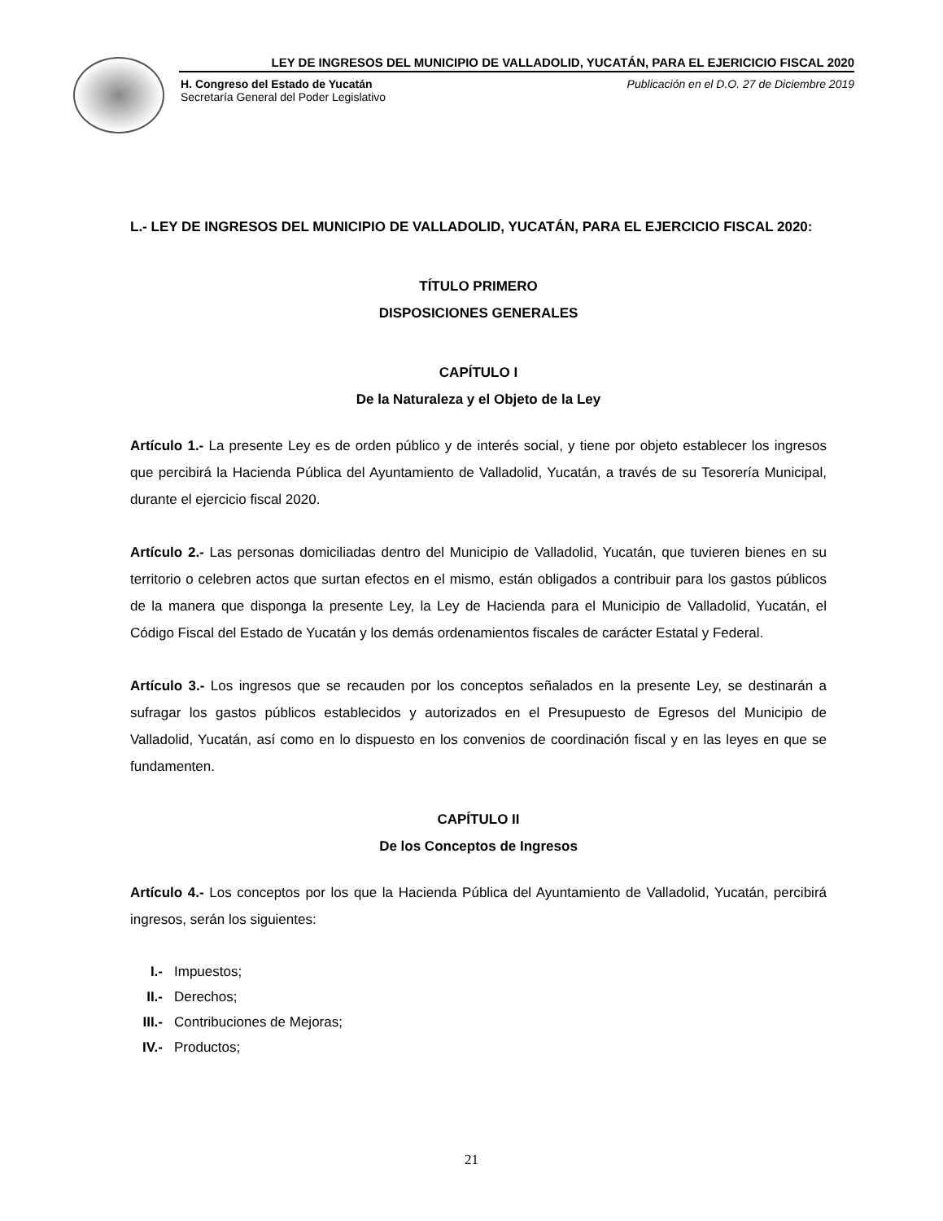LEY DE INGRESOS DEL MUNICIPIO DE VALLADOLID, YUCATÁN, PARA EL EJERICICIO FISCAL 2020
H. Congreso del Estado de Yucatán
Secretaría General del Poder Legislativo
Publicación en el D.O. 27 de Diciembre 2019
L.- LEY DE INGRESOS DEL MUNICIPIO DE VALLADOLID, YUCATÁN, PARA EL EJERCICIO FISCAL 2020:
TÍTULO PRIMERO
DISPOSICIONES GENERALES
CAPÍTULO I
De la Naturaleza y el Objeto de la Ley
Artículo 1.- La presente Ley es de orden público y de interés social, y tiene por objeto establecer los ingresos que percibirá la Hacienda Pública del Ayuntamiento de Valladolid, Yucatán, a través de su Tesorería Municipal, durante el ejercicio fiscal 2020.
Artículo 2.- Las personas domiciliadas dentro del Municipio de Valladolid, Yucatán, que tuvieren bienes en su territorio o celebren actos que surtan efectos en el mismo, están obligados a contribuir para los gastos públicos de la manera que disponga la presente Ley, la Ley de Hacienda para el Municipio de Valladolid, Yucatán, el Código Fiscal del Estado de Yucatán y los demás ordenamientos fiscales de carácter Estatal y Federal.
Artículo 3.- Los ingresos que se recauden por los conceptos señalados en la presente Ley, se destinarán a sufragar los gastos públicos establecidos y autorizados en el Presupuesto de Egresos del Municipio de Valladolid, Yucatán, así como en lo dispuesto en los convenios de coordinación fiscal y en las leyes en que se fundamenten.
CAPÍTULO II
De los Conceptos de Ingresos
Artículo 4.- Los conceptos por los que la Hacienda Pública del Ayuntamiento de Valladolid, Yucatán, percibirá ingresos, serán los siguientes:
I.- Impuestos;
II.- Derechos;
III.- Contribuciones de Mejoras;
IV.- Productos;
21